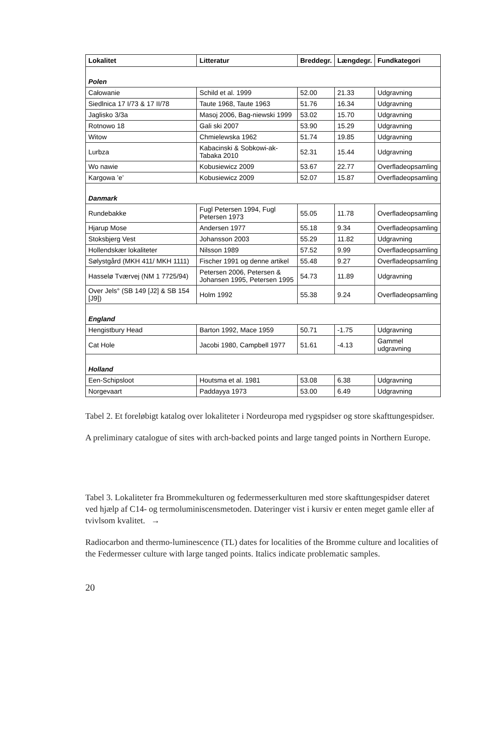| Lokalitet | Litteratur | Breddegr. | Længdegr. | Fundkategori |
| --- | --- | --- | --- | --- |
| Polen | | | | |
| Całowanie | Schild et al. 1999 | 52.00 | 21.33 | Udgravning |
| Siedlnica 17 I/73 & 17 II/78 | Taute 1968, Taute 1963 | 51.76 | 16.34 | Udgravning |
| Jaglisko 3/3a | Masoj 2006, Bag-niewski 1999 | 53.02 | 15.70 | Udgravning |
| Rotnowo 18 | Gali ski 2007 | 53.90 | 15.29 | Udgravning |
| Witow | Chmielewska 1962 | 51.74 | 19.85 | Udgravning |
| Lurbza | Kabacinski & Sobkowi-ak-Tabaka 2010 | 52.31 | 15.44 | Udgravning |
| Wo nawie | Kobusiewicz 2009 | 53.67 | 22.77 | Overfladeopsamling |
| Kargowa ’e’ | Kobusiewicz 2009 | 52.07 | 15.87 | Overfladeopsamling |
| Danmark | | | | |
| Rundebakke | Fugl Petersen 1994, Fugl Petersen 1973 | 55.05 | 11.78 | Overfladeopsamling |
| Hjarup Mose | Andersen 1977 | 55.18 | 9.34 | Overfladeopsamling |
| Stoksbjerg Vest | Johansson 2003 | 55.29 | 11.82 | Udgravning |
| Hollendskær lokaliteter | Nilsson 1989 | 57.52 | 9.99 | Overfladeopsamling |
| Sølystgård (MKH 411/ MKH 1111) | Fischer 1991 og denne artikel | 55.48 | 9.27 | Overfladeopsamling |
| Hasselø Tværvej (NM 1 7725/94) | Petersen 2006, Petersen & Johansen 1995, Petersen 1995 | 54.73 | 11.89 | Udgravning |
| Over Jels° (SB 149 [J2] & SB 154 [J9]) | Holm 1992 | 55.38 | 9.24 | Overfladeopsamling |
| England | | | | |
| Hengistbury Head | Barton 1992, Mace 1959 | 50.71 | -1.75 | Udgravning |
| Cat Hole | Jacobi 1980, Campbell 1977 | 51.61 | -4.13 | Gammel udgravning |
| Holland | | | | |
| Een-Schipsloot | Houtsma et al. 1981 | 53.08 | 6.38 | Udgravning |
| Norgevaart | Paddayya 1973 | 53.00 | 6.49 | Udgravning |
Tabel 2. Et foreløbigt katalog over lokaliteter i Nordeuropa med rygspidser og store skafttungespidser.
A preliminary catalogue of sites with arch-backed points and large tanged points in Northern Europe.
Tabel 3. Lokaliteter fra Brommekulturen og federmesserkulturen med store skafttungespidser dateret ved hjælp af C14- og termoluminiscensmetoden. Dateringer vist i kursiv er enten meget gamle eller af tvivlsom kvalitet. →
Radiocarbon and thermo-luminescence (TL) dates for localities of the Bromme culture and localities of the Federmesser culture with large tanged points. Italics indicate problematic samples.
20